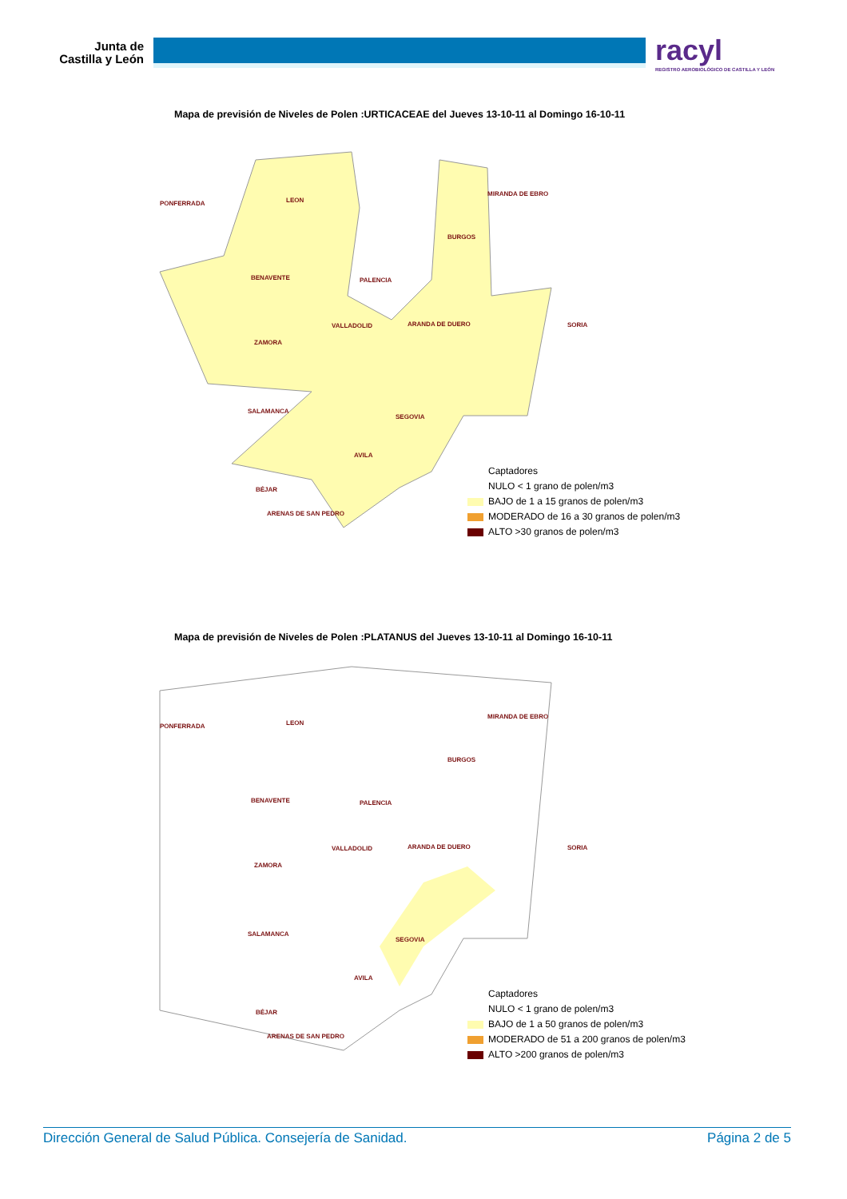Junta de Castilla y León
racyl
REGISTRO AEROBIOLÓGICO DE CASTILLA Y LEÓN
Mapa de previsión de Niveles de Polen :URTICACEAE del Jueves 13-10-11 al Domingo 16-10-11
PONFERRADA LEON
MIRANDA DE EBRO
BURGOS
BENAVENTE PALENCIA
SORIA VALLADOLID ARANDA DE DUERO
ZAMORA
SALAMANCA
SEGOVIA
AVILA
BÉJAR
ARENAS DE SAN PEDRO
Captadores
NULO < 1 grano de polen/m3
BAJO de 1 a 15 granos de polen/m3
MODERADO de 16 a 30 granos de polen/m3
ALTO >30 granos de polen/m3
Mapa de previsión de Niveles de Polen :PLATANUS del Jueves 13-10-11 al Domingo 16-10-11
PONFERRADA LEON
MIRANDA DE EBRO
BURGOS
BENAVENTE PALENCIA
SORIA VALLADOLID ARANDA DE DUERO
ZAMORA
SALAMANCA
SEGOVIA
AVILA
BÉJAR
ARENAS DE SAN PEDRO
Captadores
NULO < 1 grano de polen/m3
BAJO de 1 a 50 granos de polen/m3
MODERADO de 51 a 200 granos de polen/m3
ALTO >200 granos de polen/m3
Dirección General de Salud Pública. Consejería de Sanidad. Página 2 de 5